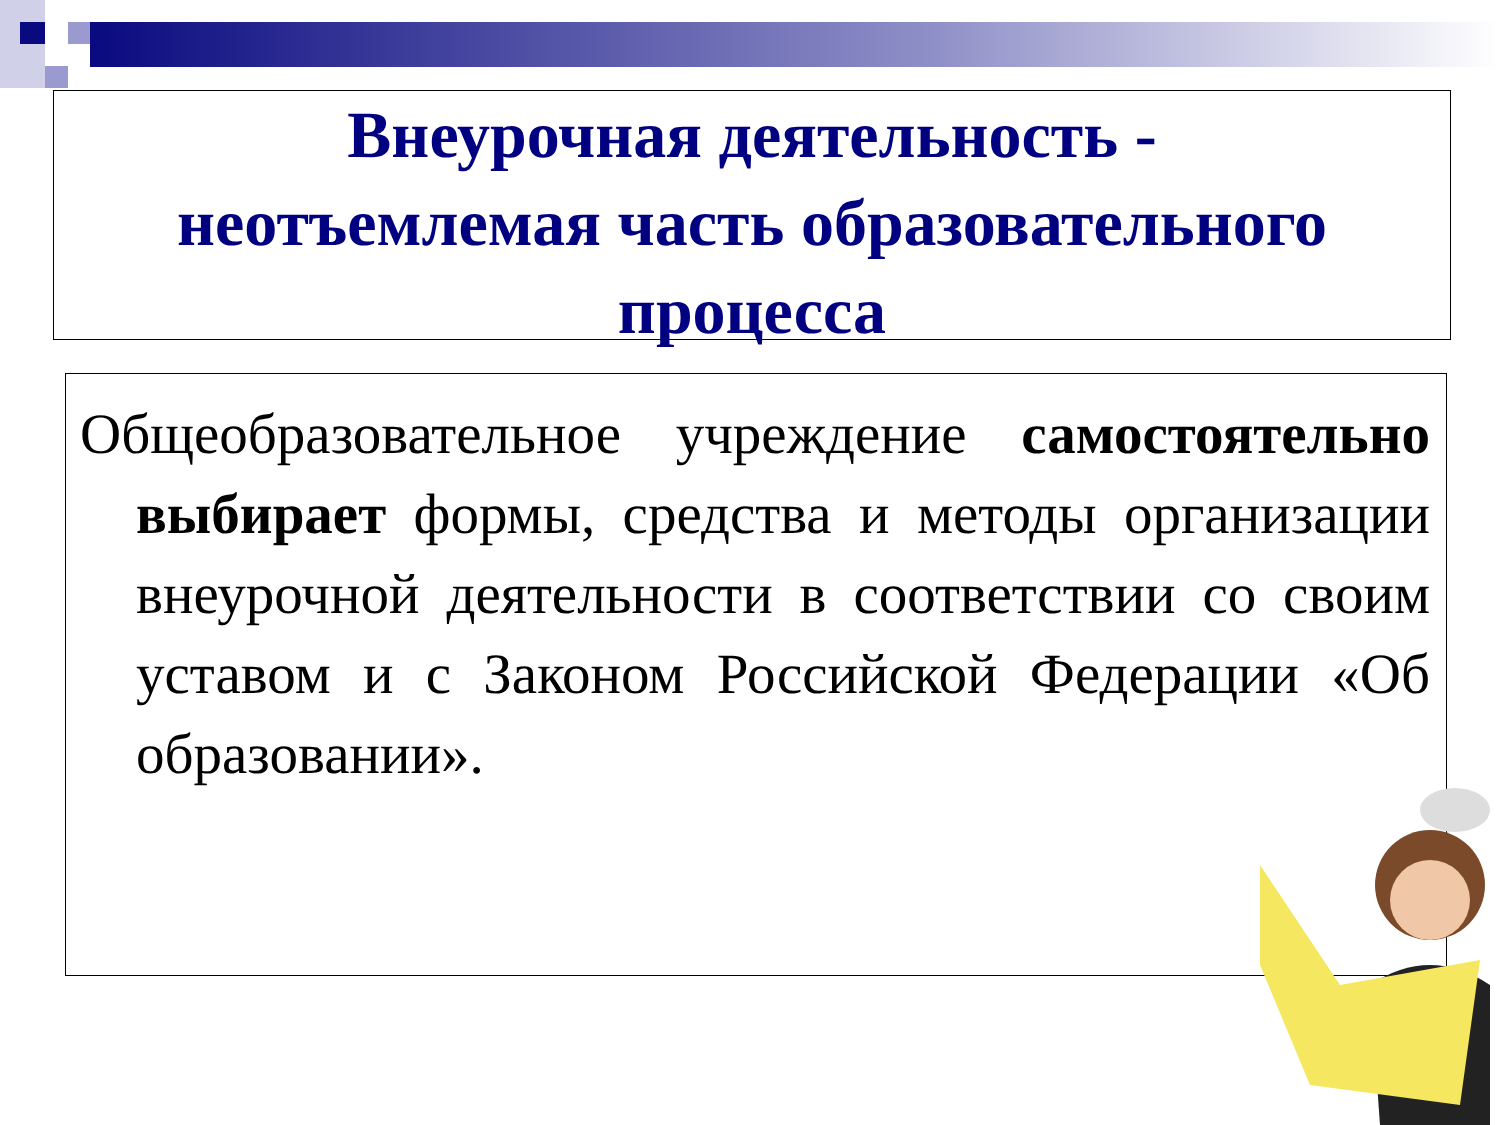Внеурочная деятельность -
неотъемлемая часть образовательного
процесса
Общеобразовательное учреждение самостоятельно выбирает формы, средства и методы организации внеурочной деятельности в соответствии со своим уставом и с Законом Российской Федерации «Об образовании».